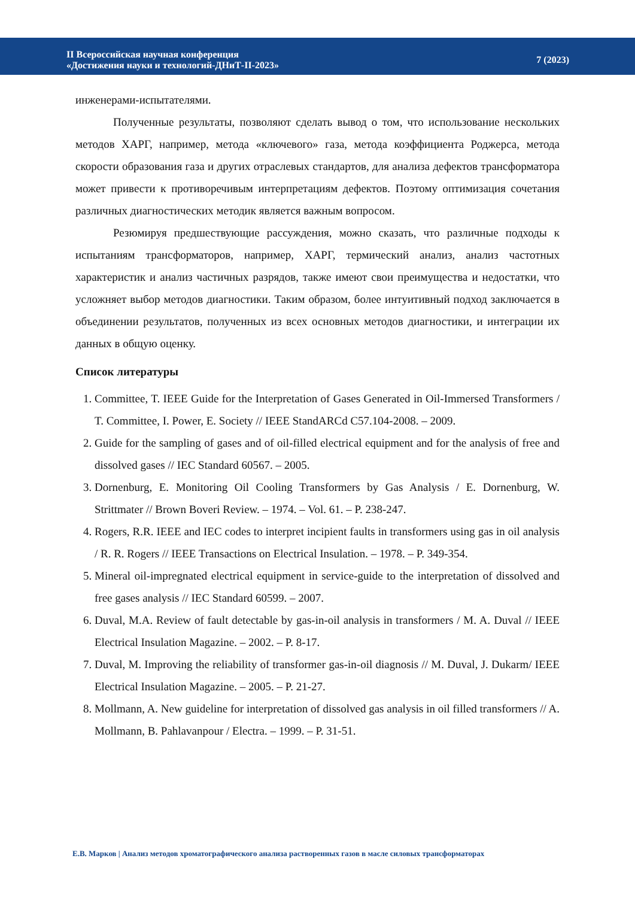II Всероссийская научная конференция
«Достижения науки и технологий-ДНиТ-II-2023»
7 (2023)
инженерами-испытателями.
Полученные результаты, позволяют сделать вывод о том, что использование нескольких методов ХАРГ, например, метода «ключевого» газа, метода коэффициента Роджерса, метода скорости образования газа и других отраслевых стандартов, для анализа дефектов трансформатора может привести к противоречивым интерпретациям дефектов. Поэтому оптимизация сочетания различных диагностических методик является важным вопросом.
Резюмируя предшествующие рассуждения, можно сказать, что различные подходы к испытаниям трансформаторов, например, ХАРГ, термический анализ, анализ частотных характеристик и анализ частичных разрядов, также имеют свои преимущества и недостатки, что усложняет выбор методов диагностики. Таким образом, более интуитивный подход заключается в объединении результатов, полученных из всех основных методов диагностики, и интеграции их данных в общую оценку.
Список литературы
1. Committee, T. IEEE Guide for the Interpretation of Gases Generated in Oil-Immersed Transformers / T. Committee, I. Power, E. Society // IEEE StandARCd C57.104-2008. – 2009.
2. Guide for the sampling of gases and of oil-filled electrical equipment and for the analysis of free and dissolved gases // IEC Standard 60567. – 2005.
3. Dornenburg, E. Monitoring Oil Cooling Transformers by Gas Analysis / E. Dornenburg, W. Strittmater // Brown Boveri Review. – 1974. – Vol. 61. – P. 238-247.
4. Rogers, R.R. IEEE and IEC codes to interpret incipient faults in transformers using gas in oil analysis / R. R. Rogers // IEEE Transactions on Electrical Insulation. – 1978. – P. 349-354.
5. Mineral oil-impregnated electrical equipment in service-guide to the interpretation of dissolved and free gases analysis // IEC Standard 60599. – 2007.
6. Duval, M.A. Review of fault detectable by gas-in-oil analysis in transformers / M. A. Duval // IEEE Electrical Insulation Magazine. – 2002. – P. 8-17.
7. Duval, M. Improving the reliability of transformer gas-in-oil diagnosis // M. Duval, J. Dukarm/ IEEE Electrical Insulation Magazine. – 2005. – P. 21-27.
8. Mollmann, A. New guideline for interpretation of dissolved gas analysis in oil filled transformers // A. Mollmann, B. Pahlavanpour / Electra. – 1999. – P. 31-51.
Е.В. Марков | Анализ методов хроматографического анализа растворенных газов в масле силовых трансформаторах